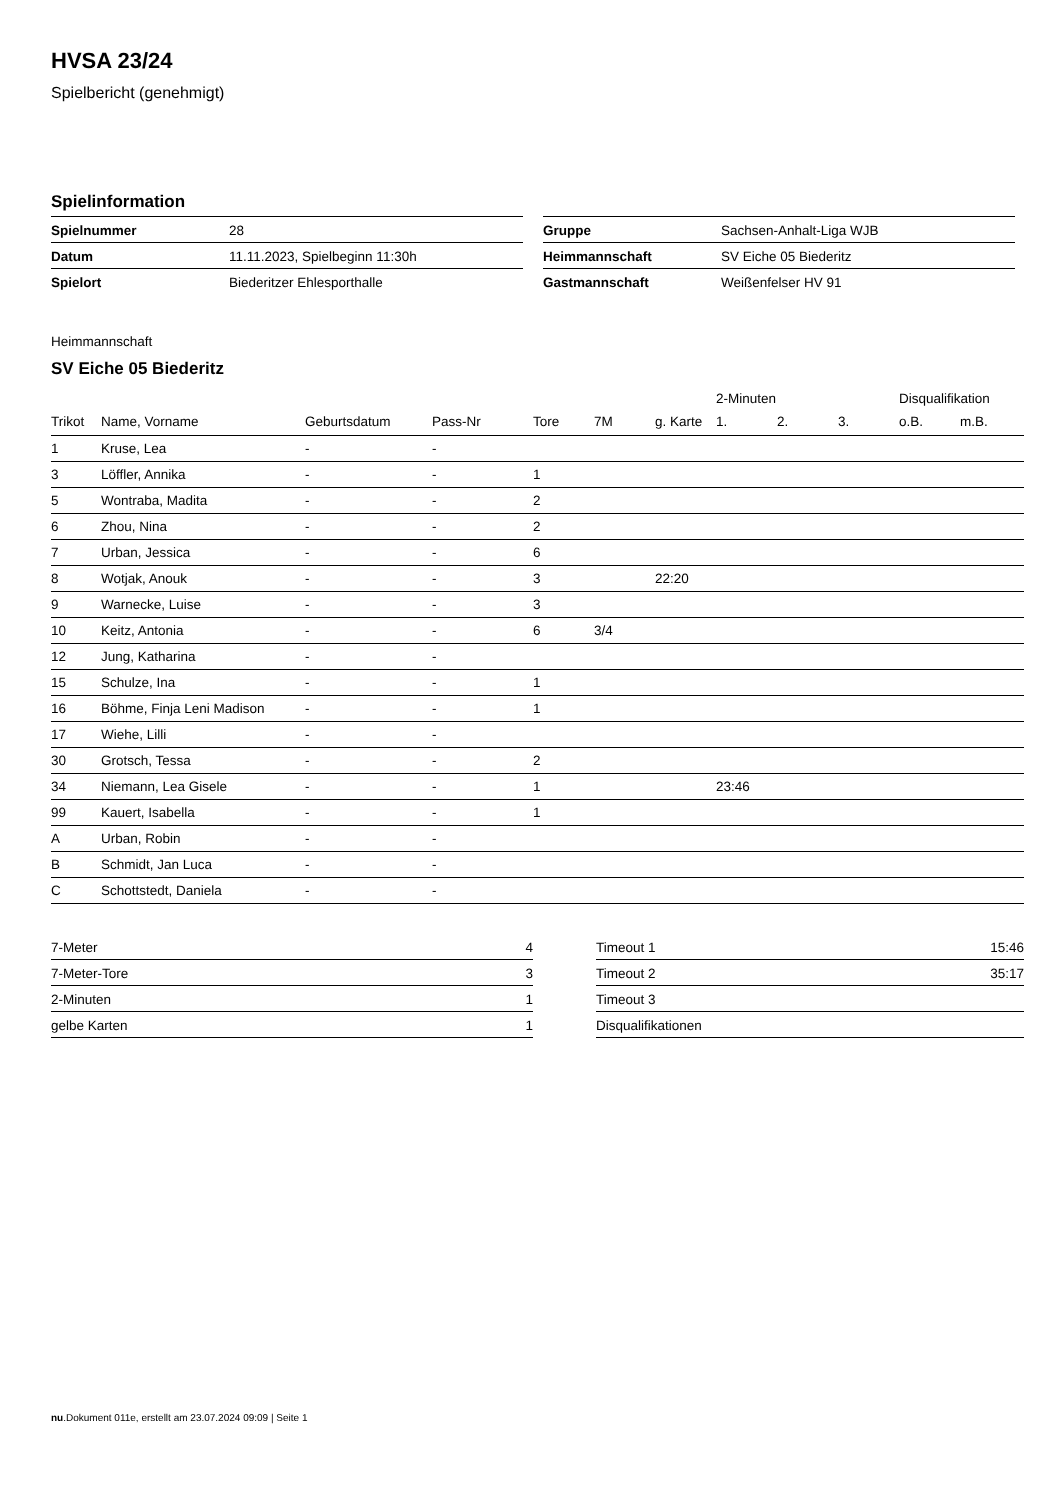HVSA 23/24
Spielbericht (genehmigt)
Spielinformation
| Spielnummer | 28 |
| Datum | 11.11.2023, Spielbeginn 11:30h |
| Spielort | Biederitzer Ehlesporthalle |
| Gruppe | Sachsen-Anhalt-Liga WJB |
| Heimmannschaft | SV Eiche 05 Biederitz |
| Gastmannschaft | Weißenfelser HV 91 |
Heimmannschaft
SV Eiche 05 Biederitz
| | | | | | | | 2-Minuten | | | Disqualifikation | |
| --- | --- | --- | --- | --- | --- | --- | --- | --- | --- | --- | --- |
| Trikot | Name, Vorname | Geburtsdatum | Pass-Nr | Tore | 7M | g. Karte | 1. | 2. | 3. | o.B. | m.B. |
| 1 | Kruse, Lea | - | - | | | | | | | | |
| 3 | Löffler, Annika | - | - | 1 | | | | | | | |
| 5 | Wontraba, Madita | - | - | 2 | | | | | | | |
| 6 | Zhou, Nina | - | - | 2 | | | | | | | |
| 7 | Urban, Jessica | - | - | 6 | | | | | | | |
| 8 | Wotjak, Anouk | - | - | 3 | | 22:20 | | | | | |
| 9 | Warnecke, Luise | - | - | 3 | | | | | | | |
| 10 | Keitz, Antonia | - | - | 6 | 3/4 | | | | | | |
| 12 | Jung, Katharina | - | - | | | | | | | | |
| 15 | Schulze, Ina | - | - | 1 | | | | | | | |
| 16 | Böhme, Finja Leni Madison | - | - | 1 | | | | | | | |
| 17 | Wiehe, Lilli | - | - | | | | | | | | |
| 30 | Grotsch, Tessa | - | - | 2 | | | | | | | |
| 34 | Niemann, Lea Gisele | - | - | 1 | | | 23:46 | | | | |
| 99 | Kauert, Isabella | - | - | 1 | | | | | | | |
| A | Urban, Robin | - | - | | | | | | | | |
| B | Schmidt, Jan Luca | - | - | | | | | | | | |
| C | Schottstedt, Daniela | - | - | | | | | | | | |
| 7-Meter | 4 |
| 7-Meter-Tore | 3 |
| 2-Minuten | 1 |
| gelbe Karten | 1 |
| Timeout 1 | 15:46 |
| Timeout 2 | 35:17 |
| Timeout 3 | |
| Disqualifikationen | |
nu.Dokument 011e, erstellt am 23.07.2024 09:09 | Seite 1